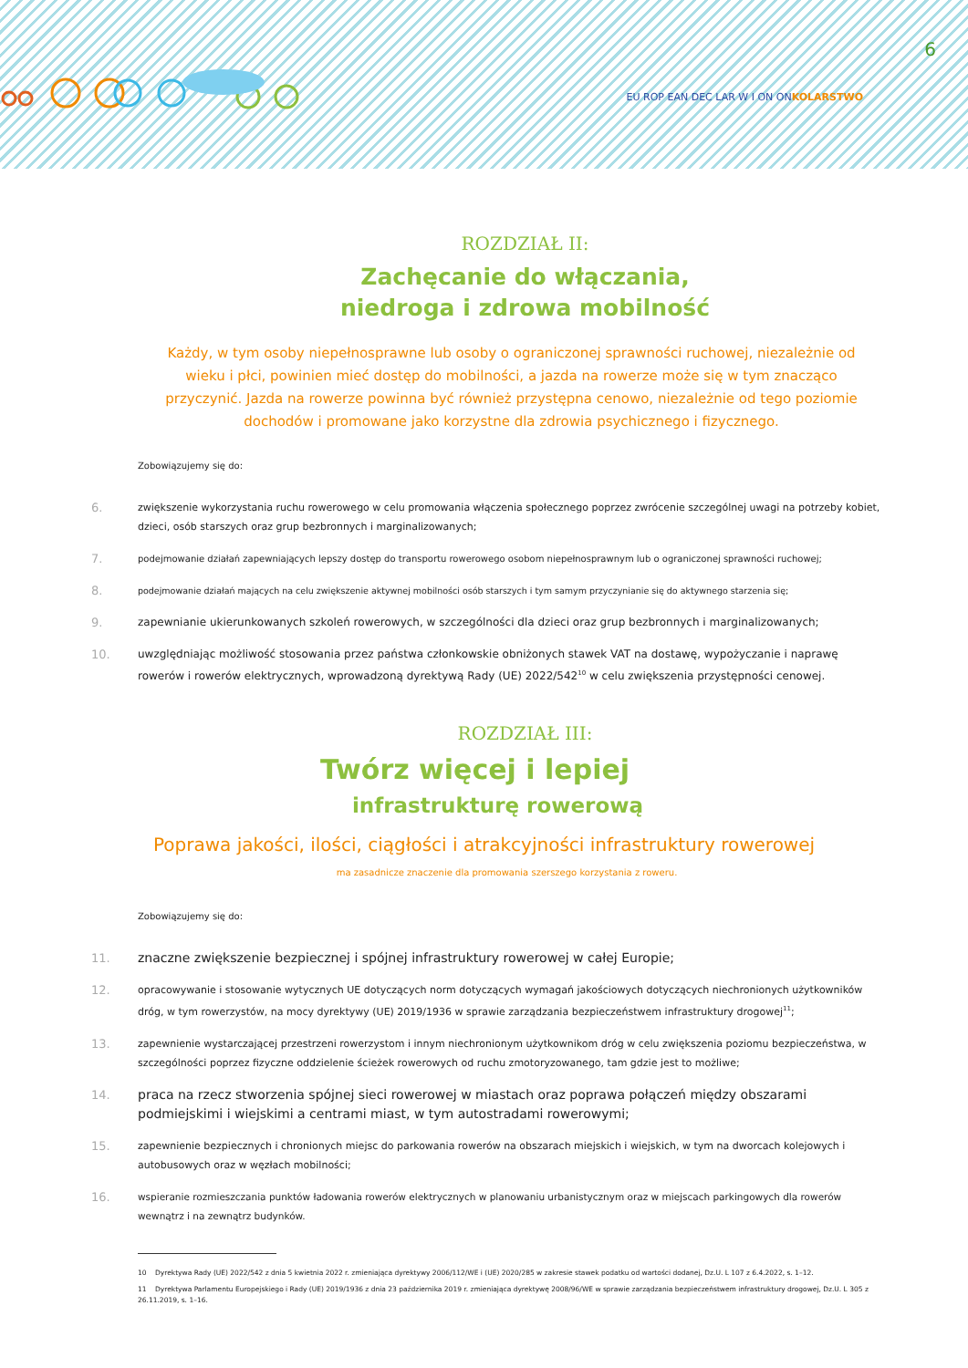6
EU ROP EAN DEC LAR W I ON ONKOLARSTWO
ROZDZIAŁ II:
Zachęcanie do włączania,
niedroga i zdrowa mobilność
Każdy, w tym osoby niepełnosprawne lub osoby o ograniczonej sprawności ruchowej, niezależnie od wieku i płci, powinien mieć dostęp do mobilności, a jazda na rowerze może się w tym znacząco przyczynić. Jazda na rowerze powinna być również przystępna cenowo, niezależnie od tego poziomie dochodów i promowane jako korzystne dla zdrowia psychicznego i fizycznego.
Zobowiązujemy się do:
6.
zwiększenie wykorzystania ruchu rowerowego w celu promowania włączenia społecznego poprzez zwrócenie szczególnej uwagi na potrzeby kobiet, dzieci, osób starszych oraz grup bezbronnych i marginalizowanych;
7.
podejmowanie działań zapewniających lepszy dostęp do transportu rowerowego osobom niepełnosprawnym lub o ograniczonej sprawności ruchowej;
8.
podejmowanie działań mających na celu zwiększenie aktywnej mobilności osób starszych i tym samym przyczynianie się do aktywnego starzenia się;
9. zapewnianie ukierunkowanych szkoleń rowerowych, w szczególności dla dzieci oraz grup bezbronnych i marginalizowanych;
10. uwzględniając możliwość stosowania przez państwa członkowskie obniżonych stawek VAT na dostawę, wypożyczanie i naprawę rowerów i rowerów elektrycznych, wprowadzoną dyrektywą Rady (UE) 2022/542<sup>10</sup> w celu zwiększenia przystępności cenowej.
ROZDZIAŁ III:
Twórz więcej i lepiej
infrastrukturę rowerową
Poprawa jakości, ilości, ciągłości i atrakcyjności infrastruktury rowerowej
ma zasadnicze znaczenie dla promowania szerszego korzystania z roweru.
Zobowiązujemy się do:
11. znaczne zwiększenie bezpiecznej i spójnej infrastruktury rowerowej w całej Europie;
12.
opracowywanie i stosowanie wytycznych UE dotyczących norm dotyczących wymagań jakościowych dotyczących niechronionych użytkowników dróg, w tym rowerzystów, na mocy dyrektywy (UE) 2019/1936 w sprawie zarządzania bezpieczeństwem infrastruktury drogowej<sup>11</sup>;
13.
zapewnienie wystarczającej przestrzeni rowerzystom i innym niechronionym użytkownikom dróg w celu zwiększenia poziomu bezpieczeństwa, w szczególności poprzez fizyczne oddzielenie ścieżek rowerowych od ruchu zmotoryzowanego, tam gdzie jest to możliwe;
14. praca na rzecz stworzenia spójnej sieci rowerowej w miastach oraz poprawa połączeń między obszarami podmiejskimi i wiejskimi a centrami miast, w tym autostradami rowerowymi;
15.
zapewnienie bezpiecznych i chronionych miejsc do parkowania rowerów na obszarach miejskich i wiejskich, w tym na dworcach kolejowych i autobusowych oraz w węzłach mobilności;
16.
wspieranie rozmieszczania punktów ładowania rowerów elektrycznych w planowaniu urbanistycznym oraz w miejscach parkingowych dla rowerów wewnątrz i na zewnątrz budynków.
10 Dyrektywa Rady (UE) 2022/542 z dnia 5 kwietnia 2022 r. zmieniająca dyrektywy 2006/112/WE i (UE) 2020/285 w zakresie stawek podatku od wartości dodanej, Dz.U. L 107 z 6.4.2022, s. 1–12.
11 Dyrektywa Parlamentu Europejskiego i Rady (UE) 2019/1936 z dnia 23 października 2019 r. zmieniająca dyrektywę 2008/96/WE w sprawie zarządzania bezpieczeństwem infrastruktury drogowej, Dz.U. L 305 z 26.11.2019, s. 1–16.